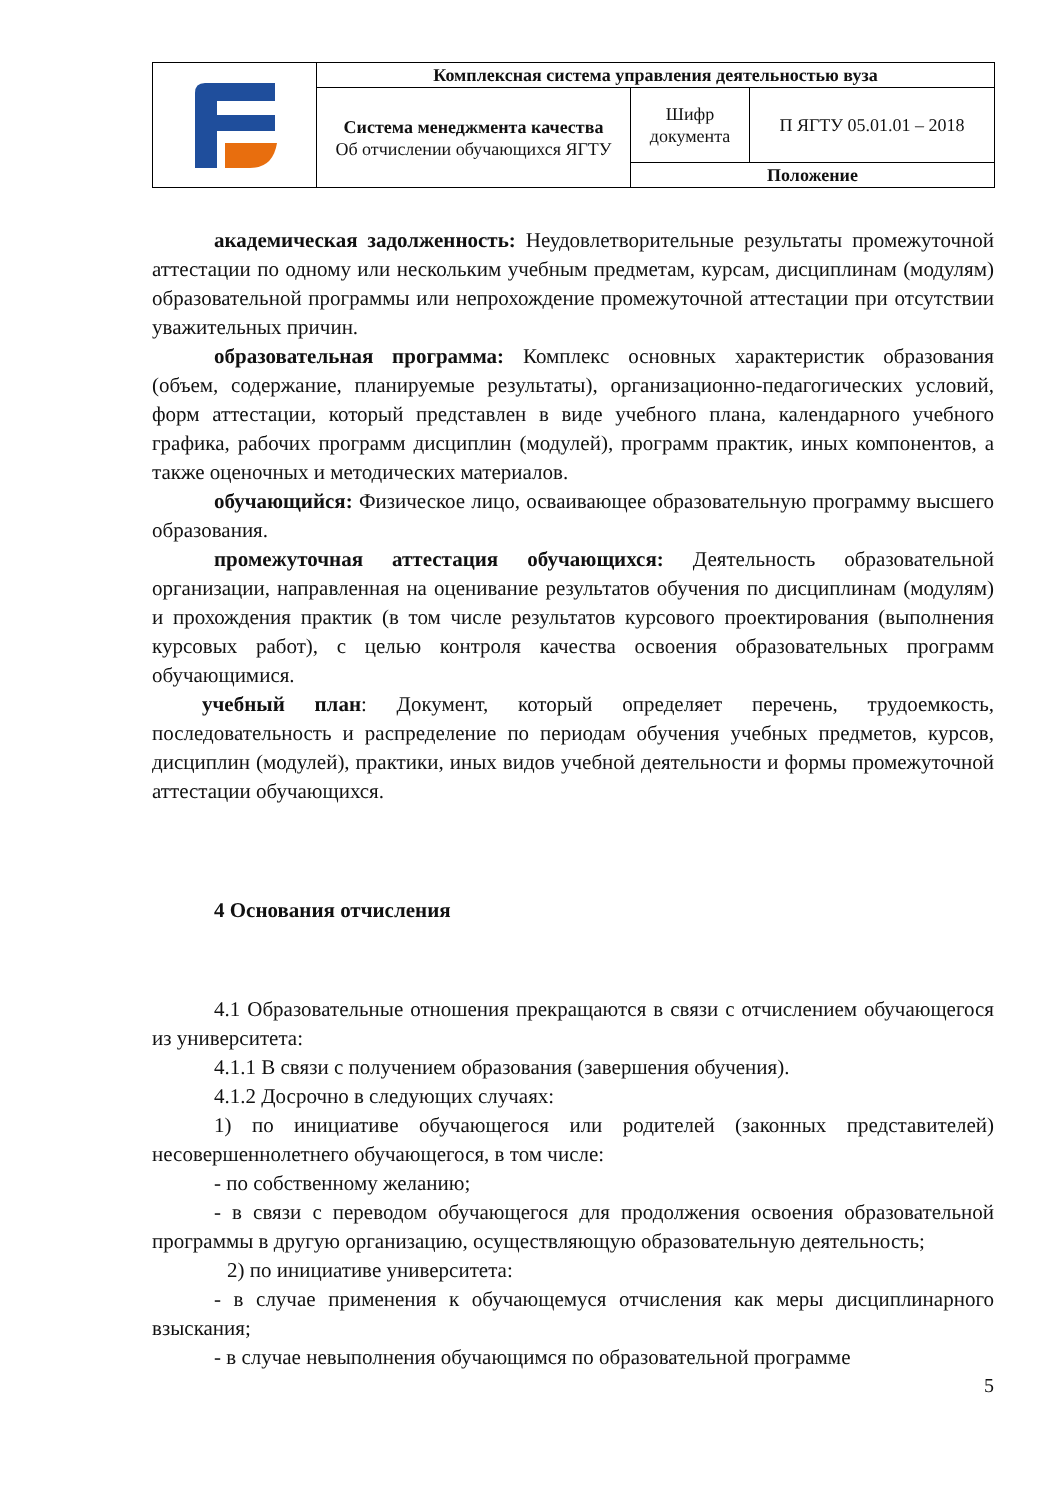| | Комплексная система управления деятельностью вуза | | |
| | Система менеджмента качества Об отчислении обучающихся ЯГТУ | Шифр документа | П ЯГТУ 05.01.01 – 2018 |
| | | Положение | |
академическая задолженность: Неудовлетворительные результаты промежуточной аттестации по одному или нескольким учебным предметам, курсам, дисциплинам (модулям) образовательной программы или непрохождение промежуточной аттестации при отсутствии уважительных причин.
образовательная программа: Комплекс основных характеристик образования (объем, содержание, планируемые результаты), организационно-педагогических условий, форм аттестации, который представлен в виде учебного плана, календарного учебного графика, рабочих программ дисциплин (модулей), программ практик, иных компонентов, а также оценочных и методических материалов.
обучающийся: Физическое лицо, осваивающее образовательную программу высшего образования.
промежуточная аттестация обучающихся: Деятельность образовательной организации, направленная на оценивание результатов обучения по дисциплинам (модулям) и прохождения практик (в том числе результатов курсового проектирования (выполнения курсовых работ), с целью контроля качества освоения образовательных программ обучающимися.
учебный план: Документ, который определяет перечень, трудоемкость, последовательность и распределение по периодам обучения учебных предметов, курсов, дисциплин (модулей), практики, иных видов учебной деятельности и формы промежуточной аттестации обучающихся.
4 Основания отчисления
4.1 Образовательные отношения прекращаются в связи с отчислением обучающегося из университета:
4.1.1 В связи с получением образования (завершения обучения).
4.1.2 Досрочно в следующих случаях:
1) по инициативе обучающегося или родителей (законных представителей) несовершеннолетнего обучающегося, в том числе:
- по собственному желанию;
- в связи с переводом обучающегося для продолжения освоения образовательной программы в другую организацию, осуществляющую образовательную деятельность;
2) по инициативе университета:
- в случае применения к обучающемуся отчисления как меры дисциплинарного взыскания;
- в случае невыполнения обучающимся по образовательной программе
5